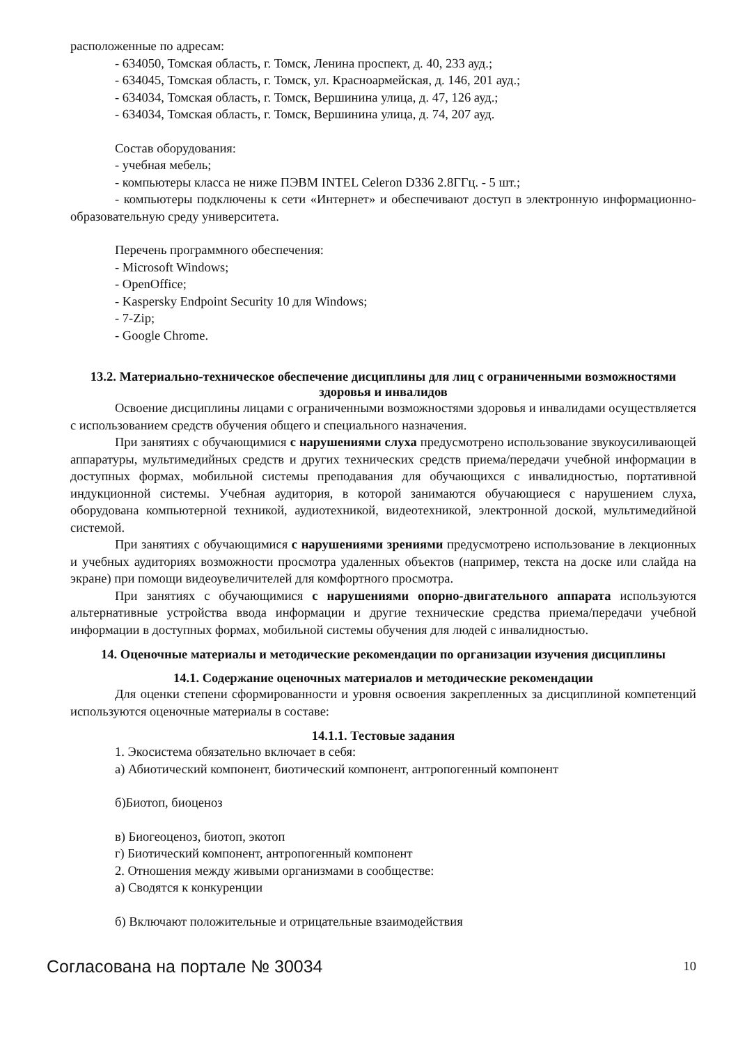расположенные по адресам:
- 634050, Томская область, г. Томск, Ленина проспект, д. 40, 233 ауд.;
- 634045, Томская область, г. Томск, ул. Красноармейская, д. 146, 201 ауд.;
- 634034, Томская область, г. Томск, Вершинина улица, д. 47, 126 ауд.;
- 634034, Томская область, г. Томск, Вершинина улица, д. 74, 207 ауд.
Состав оборудования:
- учебная мебель;
- компьютеры класса не ниже ПЭВМ INTEL Celeron D336 2.8ГГц. - 5 шт.;
- компьютеры подключены к сети «Интернет» и обеспечивают доступ в электронную информационно-образовательную среду университета.
Перечень программного обеспечения:
- Microsoft Windows;
- OpenOffice;
- Kaspersky Endpoint Security 10 для Windows;
- 7-Zip;
- Google Chrome.
13.2. Материально-техническое обеспечение дисциплины для лиц с ограниченными возможностями здоровья и инвалидов
Освоение дисциплины лицами с ограниченными возможностями здоровья и инвалидами осуществляется с использованием средств обучения общего и специального назначения.
При занятиях с обучающимися с нарушениями слуха предусмотрено использование звукоусиливающей аппаратуры, мультимедийных средств и других технических средств приема/передачи учебной информации в доступных формах, мобильной системы преподавания для обучающихся с инвалидностью, портативной индукционной системы. Учебная аудитория, в которой занимаются обучающиеся с нарушением слуха, оборудована компьютерной техникой, аудиотехникой, видеотехникой, электронной доской, мультимедийной системой.
При занятиях с обучающимися с нарушениями зрениями предусмотрено использование в лекционных и учебных аудиториях возможности просмотра удаленных объектов (например, текста на доске или слайда на экране) при помощи видеоувеличителей для комфортного просмотра.
При занятиях с обучающимися с нарушениями опорно-двигательного аппарата используются альтернативные устройства ввода информации и другие технические средства приема/передачи учебной информации в доступных формах, мобильной системы обучения для людей с инвалидностью.
14. Оценочные материалы и методические рекомендации по организации изучения дисциплины
14.1. Содержание оценочных материалов и методические рекомендации
Для оценки степени сформированности и уровня освоения закрепленных за дисциплиной компетенций используются оценочные материалы в составе:
14.1.1. Тестовые задания
1. Экосистема обязательно включает в себя:
а) Абиотический компонент, биотический компонент, антропогенный компонент
б)Биотоп, биоценоз
в) Биогеоценоз, биотоп, экотоп
г) Биотический компонент, антропогенный компонент
2. Отношения между живыми организмами в сообществе:
а) Сводятся к конкуренции
б) Включают положительные и отрицательные взаимодействия
Согласована на портале № 30034 10